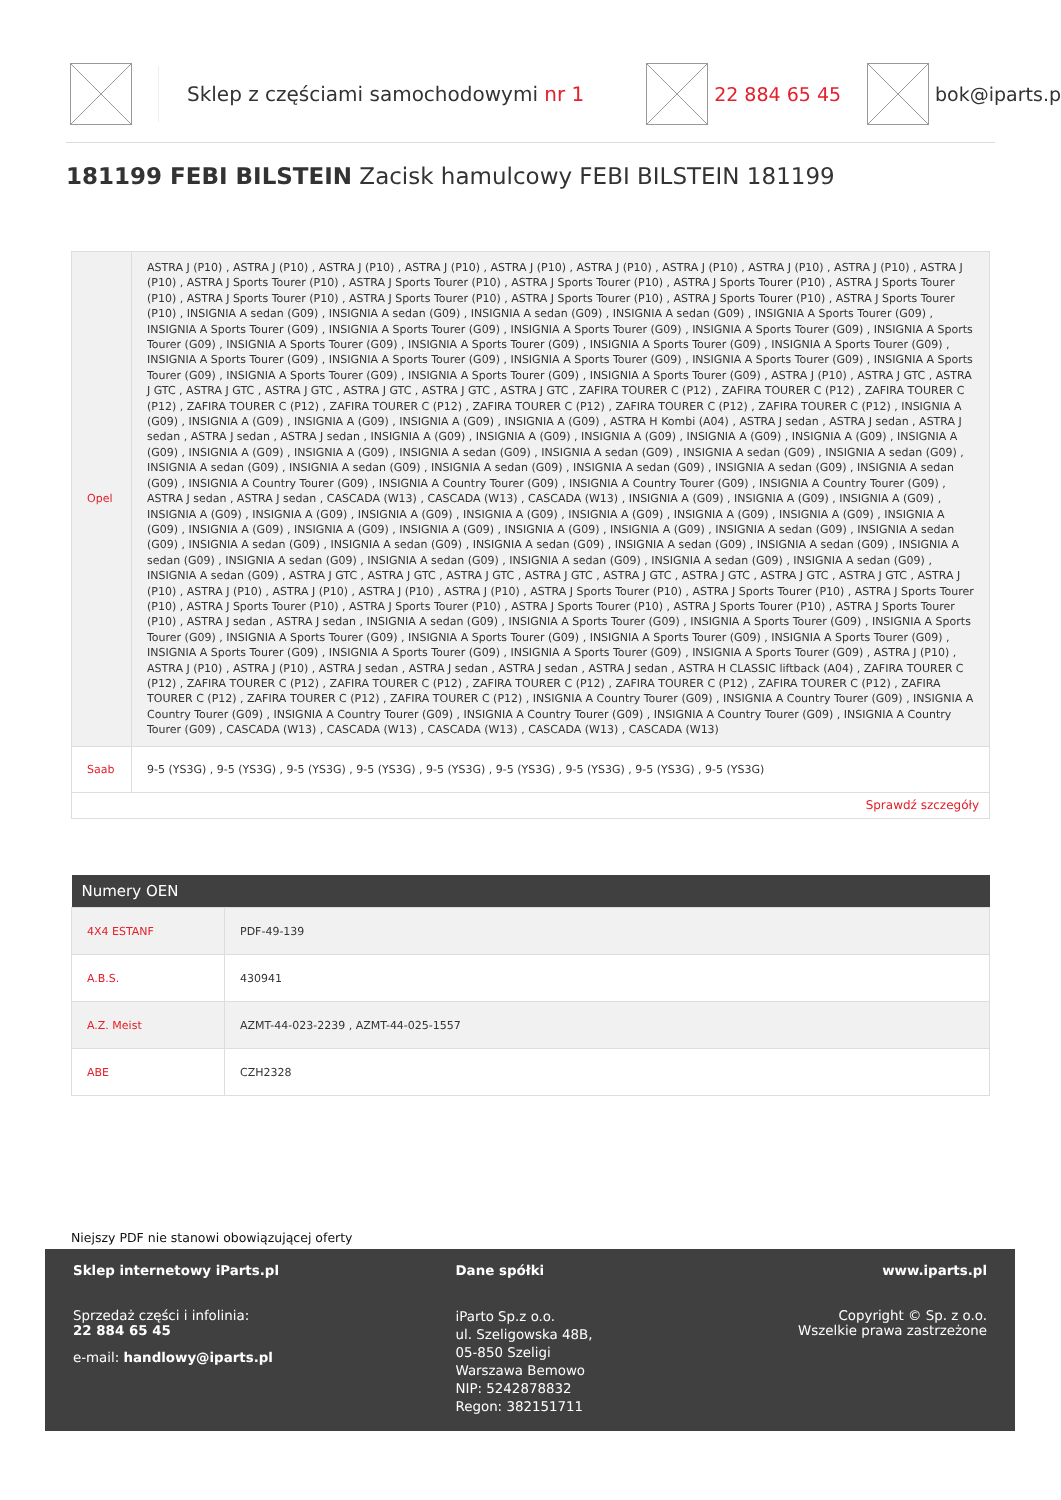Sklep z częściami samochodowymi nr 1 22 884 65 45 bok@iparts.p
181199 FEBI BILSTEIN Zacisk hamulcowy FEBI BILSTEIN 181199
| Opel | ASTRA J (P10) , ASTRA J (P10) , ASTRA J (P10) , ASTRA J (P10) , ASTRA J (P10) , ASTRA J (P10) , ASTRA J (P10) , ASTRA J (P10) , ASTRA J (P10) , ASTRA J (P10) , ASTRA J Sports Tourer (P10) , ASTRA J Sports Tourer (P10) , ASTRA J Sports Tourer (P10) , ASTRA J Sports Tourer (P10) , ASTRA J Sports Tourer (P10) , ASTRA J Sports Tourer (P10) , ASTRA J Sports Tourer (P10) , ASTRA J Sports Tourer (P10) , ASTRA J Sports Tourer (P10) , ASTRA J Sports Tourer (P10) , INSIGNIA A sedan (G09) , INSIGNIA A sedan (G09) , INSIGNIA A sedan (G09) , INSIGNIA A sedan (G09) , INSIGNIA A Sports Tourer (G09) , INSIGNIA A Sports Tourer (G09) , INSIGNIA A Sports Tourer (G09) , INSIGNIA A Sports Tourer (G09) , INSIGNIA A Sports Tourer (G09) , INSIGNIA A Sports Tourer (G09) , INSIGNIA A Sports Tourer (G09) , INSIGNIA A Sports Tourer (G09) , INSIGNIA A Sports Tourer (G09) , INSIGNIA A Sports Tourer (G09) , INSIGNIA A Sports Tourer (G09) , INSIGNIA A Sports Tourer (G09) , INSIGNIA A Sports Tourer (G09) , INSIGNIA A Sports Tourer (G09) , INSIGNIA A Sports Tourer (G09) , INSIGNIA A Sports Tourer (G09) , INSIGNIA A Sports Tourer (G09) , INSIGNIA A Sports Tourer (G09) , ASTRA J (P10) , ASTRA J GTC , ASTRA J GTC , ASTRA J GTC , ASTRA J GTC , ASTRA J GTC , ASTRA J GTC , ASTRA J GTC , ZAFIRA TOURER C (P12) , ZAFIRA TOURER C (P12) , ZAFIRA TOURER C (P12) , ZAFIRA TOURER C (P12) , ZAFIRA TOURER C (P12) , ZAFIRA TOURER C (P12) , ZAFIRA TOURER C (P12) , ZAFIRA TOURER C (P12) , INSIGNIA A (G09) , INSIGNIA A (G09) , INSIGNIA A (G09) , INSIGNIA A (G09) , INSIGNIA A (G09) , ASTRA H Kombi (A04) , ASTRA J sedan , ASTRA J sedan , ASTRA J sedan , ASTRA J sedan , ASTRA J sedan , INSIGNIA A (G09) , INSIGNIA A (G09) , INSIGNIA A (G09) , INSIGNIA A (G09) , INSIGNIA A (G09) , INSIGNIA A (G09) , INSIGNIA A (G09) , INSIGNIA A (G09) , INSIGNIA A sedan (G09) , INSIGNIA A sedan (G09) , INSIGNIA A sedan (G09) , INSIGNIA A sedan (G09) , INSIGNIA A sedan (G09) , INSIGNIA A sedan (G09) , INSIGNIA A sedan (G09) , INSIGNIA A sedan (G09) , INSIGNIA A sedan (G09) , INSIGNIA A sedan (G09) , INSIGNIA A Country Tourer (G09) , INSIGNIA A Country Tourer (G09) , INSIGNIA A Country Tourer (G09) , INSIGNIA A Country Tourer (G09) , ASTRA J sedan , ASTRA J sedan , CASCADA (W13) , CASCADA (W13) , CASCADA (W13) , INSIGNIA A (G09) , INSIGNIA A (G09) , INSIGNIA A (G09) , INSIGNIA A (G09) , INSIGNIA A (G09) , INSIGNIA A (G09) , INSIGNIA A (G09) , INSIGNIA A (G09) , INSIGNIA A (G09) , INSIGNIA A (G09) , INSIGNIA A (G09) , INSIGNIA A (G09) , INSIGNIA A (G09) , INSIGNIA A (G09) , INSIGNIA A (G09) , INSIGNIA A (G09) , INSIGNIA A sedan (G09) , INSIGNIA A sedan (G09) , INSIGNIA A sedan (G09) , INSIGNIA A sedan (G09) , INSIGNIA A sedan (G09) , INSIGNIA A sedan (G09) , INSIGNIA A sedan (G09) , INSIGNIA A sedan (G09) , INSIGNIA A sedan (G09) , INSIGNIA A sedan (G09) , INSIGNIA A sedan (G09) , INSIGNIA A sedan (G09) , INSIGNIA A sedan (G09) , INSIGNIA A sedan (G09) , ASTRA J GTC , ASTRA J GTC , ASTRA J GTC , ASTRA J GTC , ASTRA J GTC , ASTRA J GTC , ASTRA J GTC , ASTRA J GTC , ASTRA J (P10) , ASTRA J (P10) , ASTRA J (P10) , ASTRA J (P10) , ASTRA J (P10) , ASTRA J Sports Tourer (P10) , ASTRA J Sports Tourer (P10) , ASTRA J Sports Tourer (P10) , ASTRA J Sports Tourer (P10) , ASTRA J Sports Tourer (P10) , ASTRA J Sports Tourer (P10) , ASTRA J Sports Tourer (P10) , ASTRA J Sports Tourer (P10) , ASTRA J sedan , ASTRA J sedan , INSIGNIA A sedan (G09) , INSIGNIA A Sports Tourer (G09) , INSIGNIA A Sports Tourer (G09) , INSIGNIA A Sports Tourer (G09) , INSIGNIA A Sports Tourer (G09) , INSIGNIA A Sports Tourer (G09) , INSIGNIA A Sports Tourer (G09) , INSIGNIA A Sports Tourer (G09) , INSIGNIA A Sports Tourer (G09) , INSIGNIA A Sports Tourer (G09) , INSIGNIA A Sports Tourer (G09) , INSIGNIA A Sports Tourer (G09) , ASTRA J (P10) , ASTRA J (P10) , ASTRA J (P10) , ASTRA J sedan , ASTRA J sedan , ASTRA J sedan , ASTRA J sedan , ASTRA H CLASSIC liftback (A04) , ZAFIRA TOURER C (P12) , ZAFIRA TOURER C (P12) , ZAFIRA TOURER C (P12) , ZAFIRA TOURER C (P12) , ZAFIRA TOURER C (P12) , ZAFIRA TOURER C (P12) , ZAFIRA TOURER C (P12) , ZAFIRA TOURER C (P12) , ZAFIRA TOURER C (P12) , INSIGNIA A Country Tourer (G09) , INSIGNIA A Country Tourer (G09) , INSIGNIA A Country Tourer (G09) , INSIGNIA A Country Tourer (G09) , INSIGNIA A Country Tourer (G09) , INSIGNIA A Country Tourer (G09) , INSIGNIA A Country Tourer (G09) , CASCADA (W13) , CASCADA (W13) , CASCADA (W13) , CASCADA (W13) , CASCADA (W13) |
| Saab | 9-5 (YS3G) , 9-5 (YS3G) , 9-5 (YS3G) , 9-5 (YS3G) , 9-5 (YS3G) , 9-5 (YS3G) , 9-5 (YS3G) , 9-5 (YS3G) , 9-5 (YS3G) |
| Sprawdź szczegóły | |
| Numery OEN | |
| --- | --- |
| 4X4 ESTANF | PDF-49-139 |
| A.B.S. | 430941 |
| A.Z. Meist | AZMT-44-023-2239 , AZMT-44-025-1557 |
| ABE | CZH2328 |
Niejszy PDF nie stanowi obowiązującej oferty
Sklep internetowy iParts.pl
Sprzedaż części i infolinia:
22 884 65 45
e-mail: handlowy@iparts.pl
Dane spółki
iParto Sp.z o.o.
ul. Szeligowska 48B,
05-850 Szeligi
Warszawa Bemowo
NIP: 5242878832
Regon: 382151711
www.iparts.pl
Copyright © Sp. z o.o.
Wszelkie prawa zastrzeżone